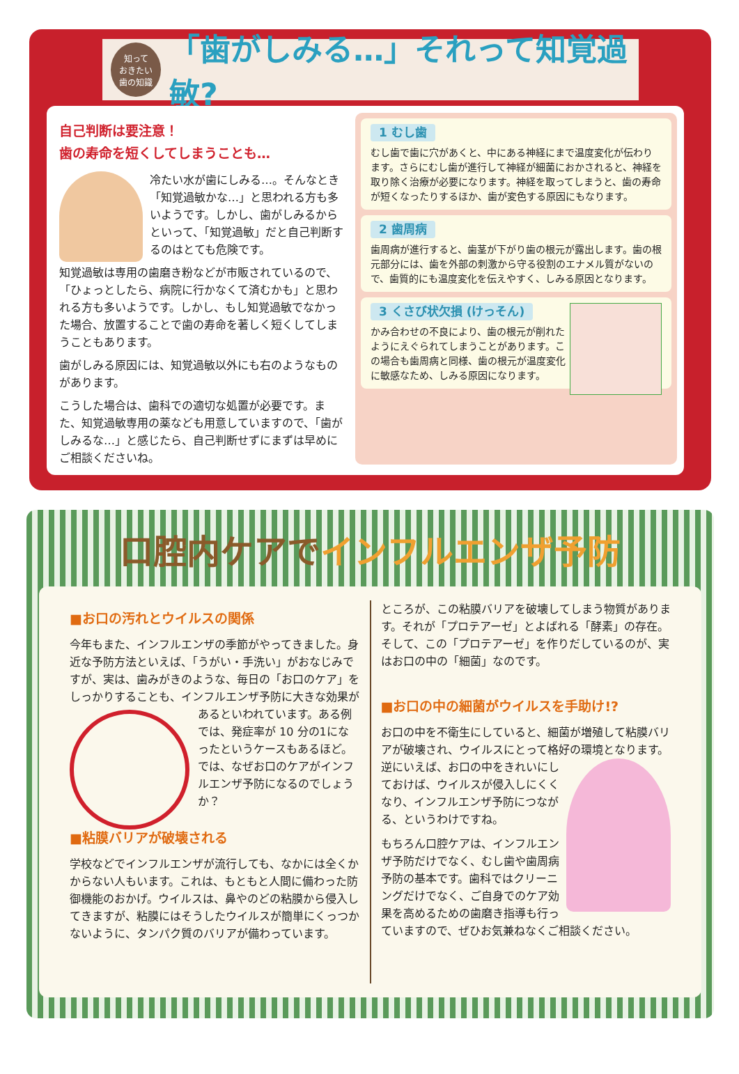知って
おきたい
歯の知識
「歯がしみる…」それって知覚過敏?
自己判断は要注意！
歯の寿命を短くしてしまうことも…
冷たい水が歯にしみる…。そんなとき「知覚過敏かな…」と思われる方も多いようです。しかし、歯がしみるからといって、「知覚過敏」だと自己判断するのはとても危険です。
知覚過敏は専用の歯磨き粉などが市販されているので、「ひょっとしたら、病院に行かなくて済むかも」と思われる方も多いようです。しかし、もし知覚過敏でなかった場合、放置することで歯の寿命を著しく短くしてしまうこともあります。
歯がしみる原因には、知覚過敏以外にも右のようなものがあります。
こうした場合は、歯科での適切な処置が必要です。また、知覚過敏専用の薬なども用意していますので、「歯がしみるな…」と感じたら、自己判断せずにまずは早めにご相談くださいね。
1 むし歯
むし歯で歯に穴があくと、中にある神経にまで温度変化が伝わります。さらにむし歯が進行して神経が細菌におかされると、神経を取り除く治療が必要になります。神経を取ってしまうと、歯の寿命が短くなったりするほか、歯が変色する原因にもなります。
2 歯周病
歯周病が進行すると、歯茎が下がり歯の根元が露出します。歯の根元部分には、歯を外部の刺激から守る役割のエナメル質がないので、歯質的にも温度変化を伝えやすく、しみる原因となります。
3 くさび状欠損 (けっそん)
かみ合わせの不良により、歯の根元が削れたようにえぐられてしまうことがあります。この場合も歯周病と同様、歯の根元が温度変化に敏感なため、しみる原因になります。
口腔内ケアでインフルエンザ予防
■お口の汚れとウイルスの関係
今年もまた、インフルエンザの季節がやってきました。身近な予防方法といえば、「うがい・手洗い」がおなじみですが、実は、歯みがきのような、毎日の「お口のケア」をしっかりすることも、インフルエンザ 予防に大きな効果があるといわれています。ある例では、発症率が 10 分の1になったというケースもあるほど。では、なぜお口のケアがインフルエンザ予防になるのでしょうか？
■粘膜バリアが破壊される
学校などでインフルエンザが流行しても、なかには全くかからない人もいます。これは、もともと人間に備わった防御機能のおかげ。ウイルスは、鼻やのどの粘膜から侵入してきますが、粘膜にはそうしたウイルスが簡単にくっつかないように、タンパク質のバリアが備わっています。
ところが、この粘膜バリアを破壊してしまう物質があります。それが「プロテアーゼ」とよばれる「酵素」の存在。そして、この「プロテアーゼ」を作りだしているのが、実はお口の中の「細菌」なのです。
■お口の中の細菌がウイルスを手助け!?
お口の中を不衛生にしていると、細菌が増殖して粘膜バリアが破壊され、ウイルスにとって格好の環境となります。 逆にいえば、お口の中をきれいにしておけば、ウイルスが侵入しにくくなり、インフルエンザ予防につながる、というわけですね。
もちろん口腔ケアは、インフルエンザ予防だけでなく、むし歯や歯周病予防の基本です。歯科ではクリーニングだけでなく、ご自身でのケア効果を高めるための歯磨き指導も行っていますので、ぜひお気兼ねなくご相談ください。